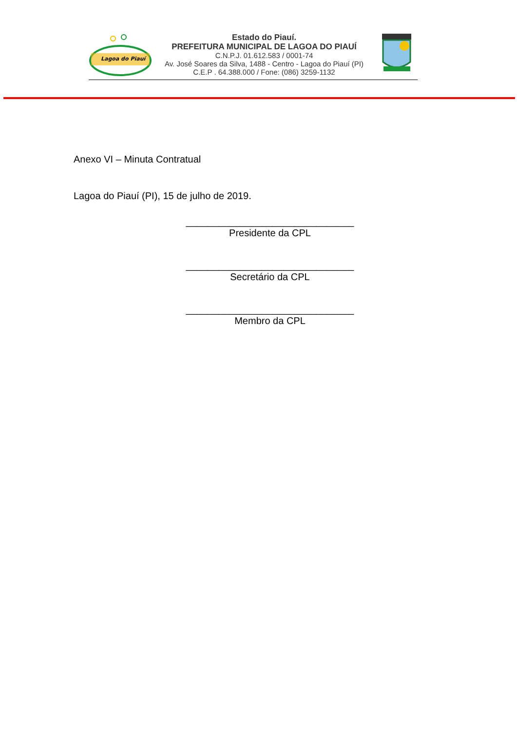Lagoa do Piauí
Estado do Piauí.
PREFEITURA MUNICIPAL DE LAGOA DO PIAUÍ
C.N.P.J. 01.612.583 / 0001-74
Av. José Soares da Silva, 1488 - Centro - Lagoa do Piauí (PI)
C.E.P . 64.388.000 / Fone: (086) 3259-1132
Anexo VI – Minuta Contratual
Lagoa do Piauí (PI), 15 de julho de 2019.
_______________________________
Presidente da CPL
_______________________________
Secretário da CPL
_______________________________
Membro da CPL